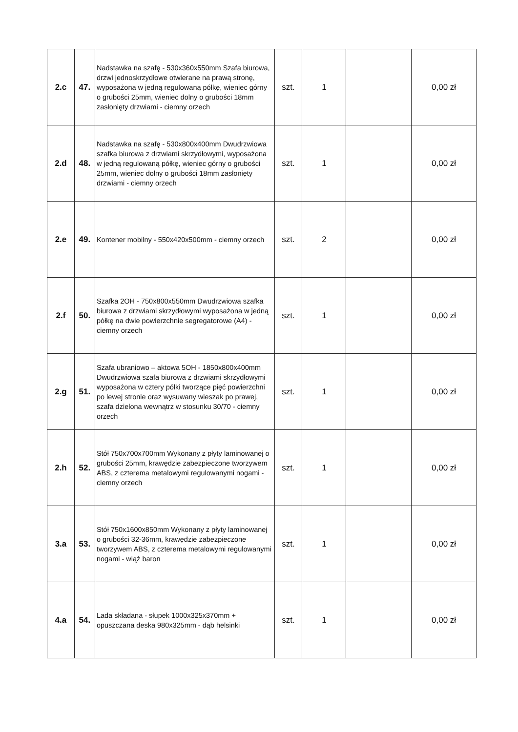| 2.c | 47. | Nadstawka na szafę - 530x360x550mm Szafa biurowa, drzwi jednoskrzydłowe otwierane na prawą stronę, wyposażona w jedną regulowaną półkę, wieniec górny o grubości 25mm, wieniec dolny o grubości 18mm zasłonięty drzwiami - ciemny orzech | szt. | 1 | | 0,00 zł |
| 2.d | 48. | Nadstawka na szafę - 530x800x400mm Dwudrzwiowa szafka biurowa z drzwiami skrzydłowymi, wyposażona w jedną regulowaną półkę, wieniec górny o grubości 25mm, wieniec dolny o grubości 18mm zasłonięty drzwiami - ciemny orzech | szt. | 1 | | 0,00 zł |
| 2.e | 49. | Kontener mobilny - 550x420x500mm - ciemny orzech | szt. | 2 | | 0,00 zł |
| 2.f | 50. | Szafka 2OH - 750x800x550mm Dwudrzwiowa szafka biurowa z drzwiami skrzydłowymi wyposażona w jedną półkę na dwie powierzchnie segregatorowe (A4) - ciemny orzech | szt. | 1 | | 0,00 zł |
| 2.g | 51. | Szafa ubraniowo – aktowa 5OH - 1850x800x400mm Dwudrzwiowa szafa biurowa z drzwiami skrzydłowymi wyposażona w cztery półki tworzące pięć powierzchni po lewej stronie oraz wysuwany wieszak po prawej, szafa dzielona wewnątrz w stosunku 30/70 - ciemny orzech | szt. | 1 | | 0,00 zł |
| 2.h | 52. | Stół 750x700x700mm Wykonany z płyty laminowanej o grubości 25mm, krawędzie zabezpieczone tworzywem ABS, z czterema metalowymi regulowanymi nogami - ciemny orzech | szt. | 1 | | 0,00 zł |
| 3.a | 53. | Stół 750x1600x850mm Wykonany z płyty laminowanej o grubości 32-36mm, krawędzie zabezpieczone tworzywem ABS, z czterema metalowymi regulowanymi nogami - wiąż baron | szt. | 1 | | 0,00 zł |
| 4.a | 54. | Lada składana - słupek 1000x325x370mm + opuszczana deska 980x325mm - dąb helsinki | szt. | 1 | | 0,00 zł |